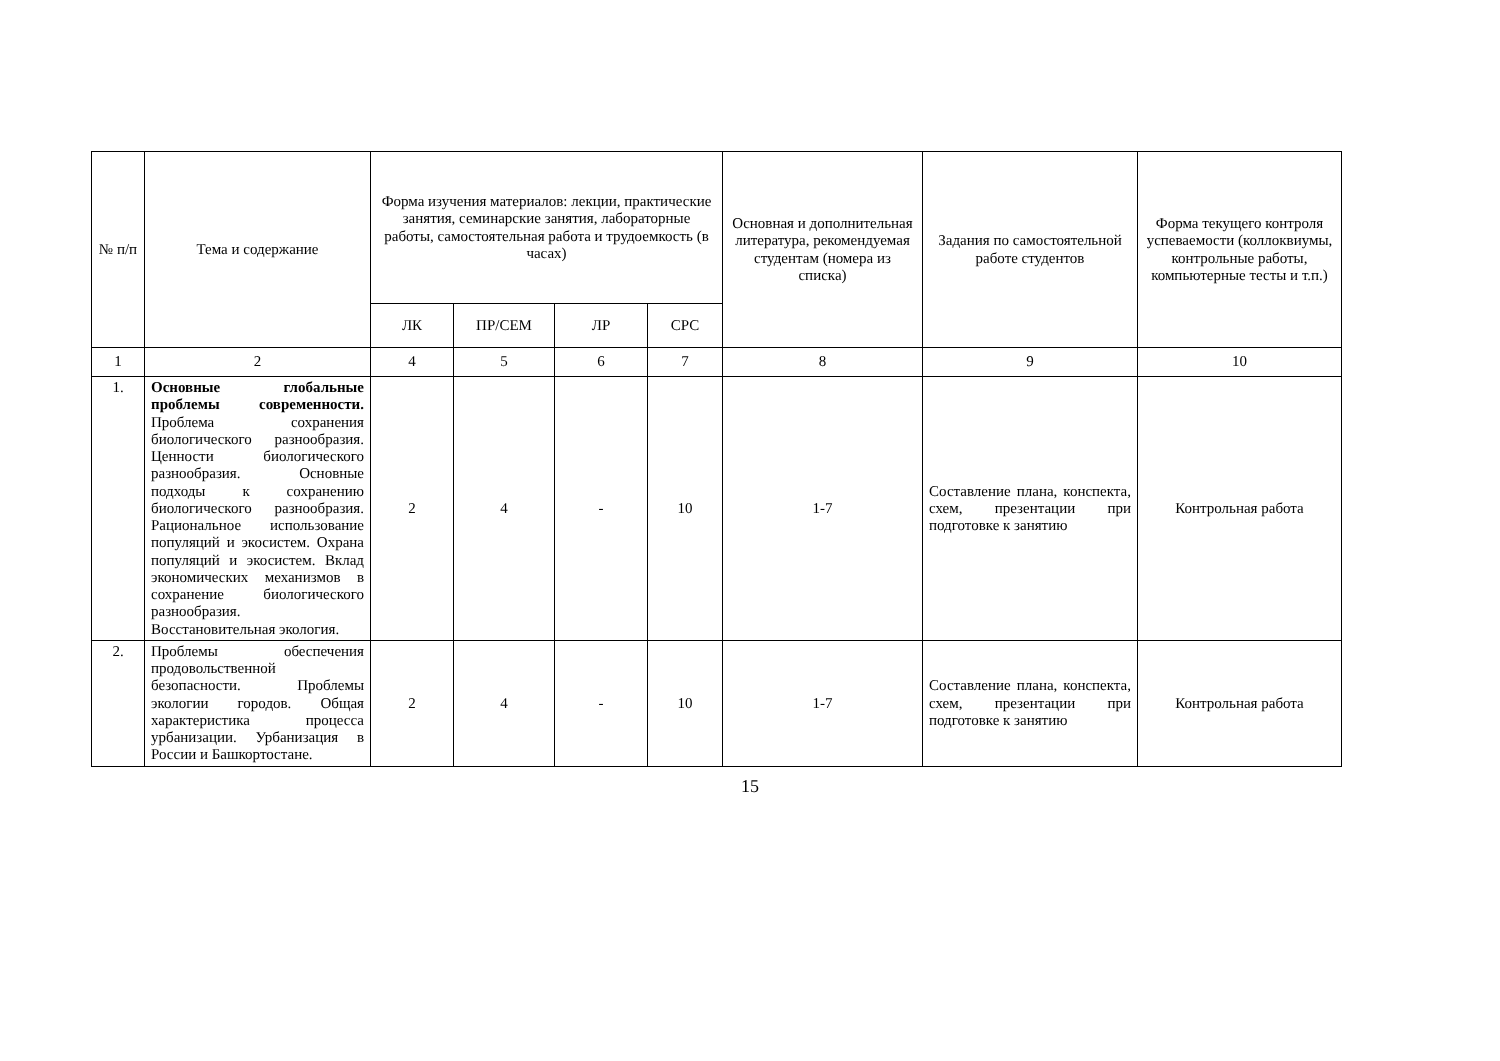| № п/п | Тема и содержание | Форма изучения материалов: лекции, практические занятия, семинарские занятия, лабораторные работы, самостоятельная работа и трудоемкость (в часах) | | | | Основная и дополнительная литература, рекомендуемая студентам (номера из списка) | Задания по самостоятельной работе студентов | Форма текущего контроля успеваемости (коллоквиумы, контрольные работы, компьютерные тесты и т.п.) |
| --- | --- | --- | --- | --- | --- | --- | --- | --- |
| | | ЛК | ПР/СЕМ | ЛР | СРС | | | |
| 1 | 2 | 4 | 5 | 6 | 7 | 8 | 9 | 10 |
| 1. | Основные глобальные проблемы современности. Проблема сохранения биологического разнообразия. Ценности биологического разнообразия. Основные подходы к сохранению биологического разнообразия. Рациональное использование популяций и экосистем. Охрана популяций и экосистем. Вклад экономических механизмов в сохранение биологического разнообразия. Восстановительная экология. | 2 | 4 | - | 10 | 1-7 | Составление плана, конспекта, схем, презентации при подготовке к занятию | Контрольная работа |
| 2. | Проблемы обеспечения продовольственной безопасности. Проблемы экологии городов. Общая характеристика процесса урбанизации. Урбанизация в России и Башкортостане. | 2 | 4 | - | 10 | 1-7 | Составление плана, конспекта, схем, презентации при подготовке к занятию | Контрольная работа |
15